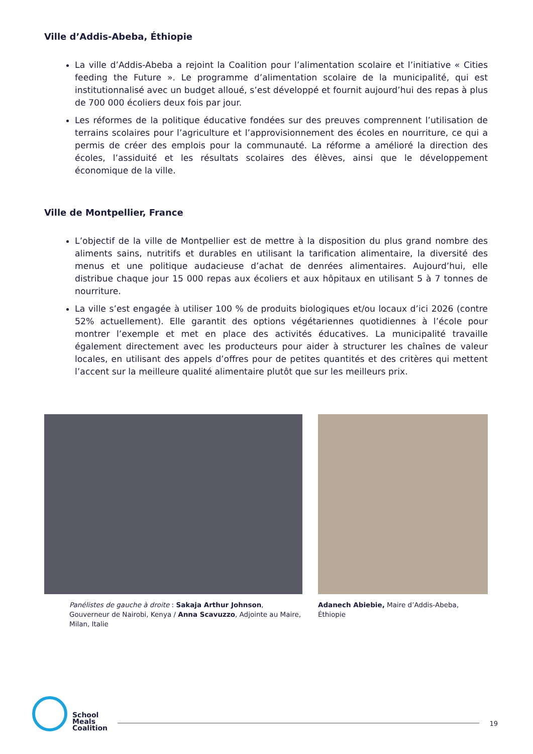Ville d’Addis-Abeba, Éthiopie
La ville d’Addis-Abeba a rejoint la Coalition pour l’alimentation scolaire et l’initiative « Cities feeding the Future ». Le programme d’alimentation scolaire de la municipalité, qui est institutionnalisé avec un budget alloué, s’est développé et fournit aujourd’hui des repas à plus de 700 000 écoliers deux fois par jour.
Les réformes de la politique éducative fondées sur des preuves comprennent l’utilisation de terrains scolaires pour l’agriculture et l’approvisionnement des écoles en nourriture, ce qui a permis de créer des emplois pour la communauté. La réforme a amélioré la direction des écoles, l’assiduité et les résultats scolaires des élèves, ainsi que le développement économique de la ville.
Ville de Montpellier, France
L’objectif de la ville de Montpellier est de mettre à la disposition du plus grand nombre des aliments sains, nutritifs et durables en utilisant la tarification alimentaire, la diversité des menus et une politique audacieuse d’achat de denrées alimentaires. Aujourd’hui, elle distribue chaque jour 15 000 repas aux écoliers et aux hôpitaux en utilisant 5 à 7 tonnes de nourriture.
La ville s’est engagée à utiliser 100 % de produits biologiques et/ou locaux d’ici 2026 (contre 52% actuellement). Elle garantit des options végétariennes quotidiennes à l’école pour montrer l’exemple et met en place des activités éducatives. La municipalité travaille également directement avec les producteurs pour aider à structurer les chaînes de valeur locales, en utilisant des appels d’offres pour de petites quantités et des critères qui mettent l’accent sur la meilleure qualité alimentaire plutôt que sur les meilleurs prix.
Panélistes de gauche à droite : Sakaja Arthur Johnson, Gouverneur de Nairobi, Kenya / Anna Scavuzzo, Adjointe au Maire, Milan, Italie
Adanech Abiebie, Maire d’Addis-Abeba, Éthiopie
School
Meals
Coalition
19